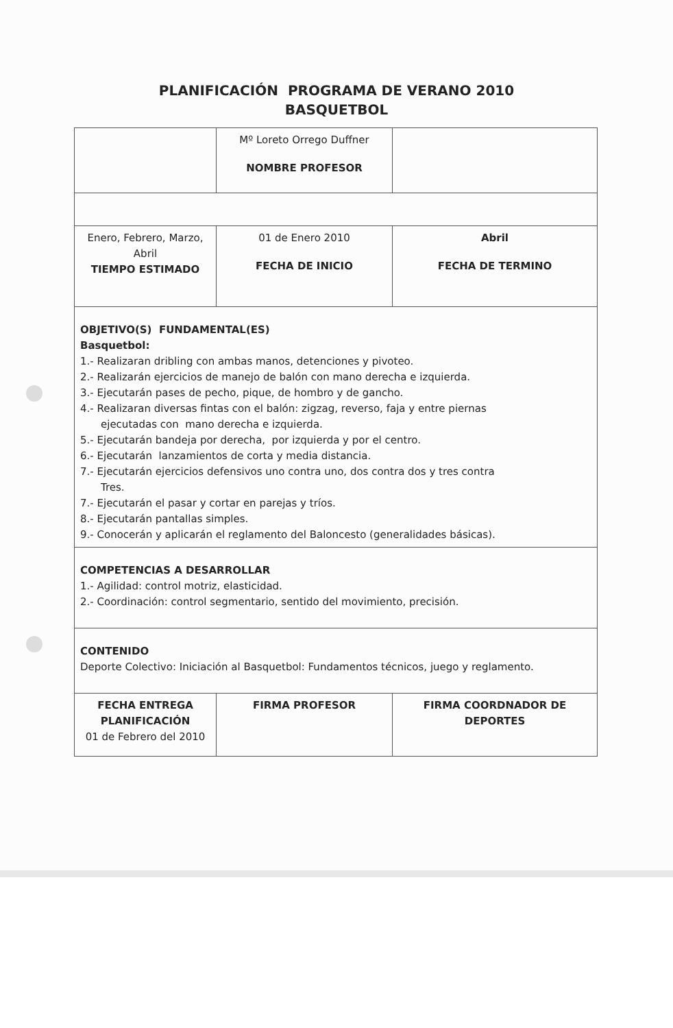PLANIFICACIÓN PROGRAMA DE VERANO 2010
BASQUETBOL
| | Mº Loreto Orrego Duffner NOMBRE PROFESOR | |
| Enero, Febrero, Marzo, Abril TIEMPO ESTIMADO | 01 de Enero 2010 FECHA DE INICIO | Abril FECHA DE TERMINO |
| OBJETIVO(S) FUNDAMENTAL(ES) Basquetbol: 1.- Realizaran dribling con ambas manos, detenciones y pivoteo. 2.- Realizarán ejercicios de manejo de balón con mano derecha e izquierda. 3.- Ejecutarán pases de pecho, pique, de hombro y de gancho. 4.- Realizaran diversas fintas con el balón: zigzag, reverso, faja y entre piernas ejecutadas con mano derecha e izquierda. 5.- Ejecutarán bandeja por derecha, por izquierda y por el centro. 6.- Ejecutarán lanzamientos de corta y media distancia. 7.- Ejecutarán ejercicios defensivos uno contra uno, dos contra dos y tres contra Tres. 7.- Ejecutarán el pasar y cortar en parejas y tríos. 8.- Ejecutarán pantallas simples. 9.- Conocerán y aplicarán el reglamento del Baloncesto (generalidades básicas). | | |
| COMPETENCIAS A DESARROLLAR 1.- Agilidad: control motriz, elasticidad. 2.- Coordinación: control segmentario, sentido del movimiento, precisión. | | |
| CONTENIDO Deporte Colectivo: Iniciación al Basquetbol: Fundamentos técnicos, juego y reglamento. | | |
| FECHA ENTREGA PLANIFICACIÓN 01 de Febrero del 2010 | FIRMA PROFESOR | FIRMA COORDNADOR DE DEPORTES |